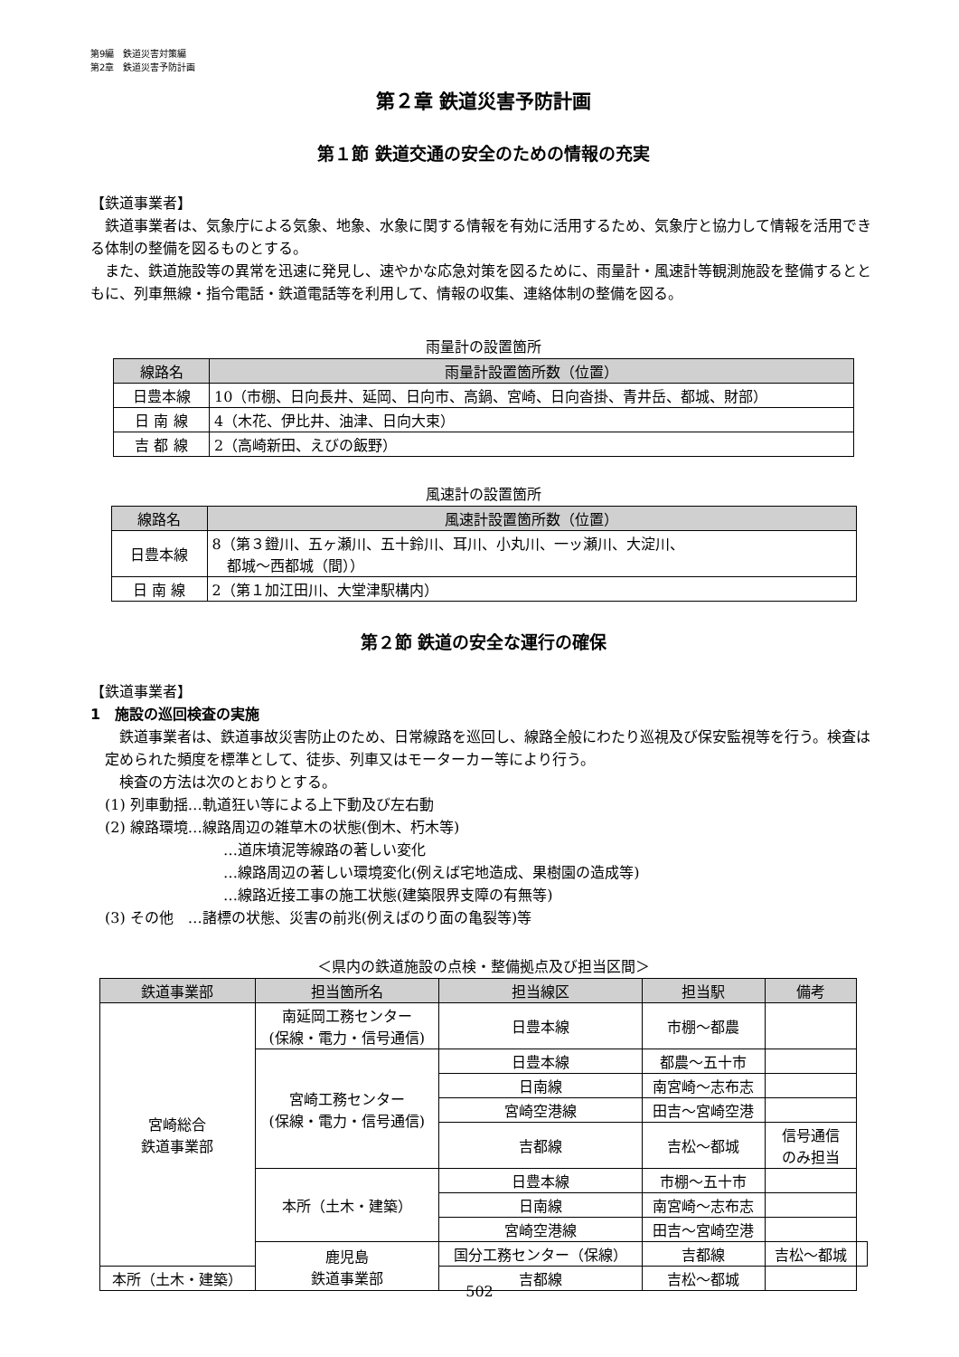第9編　鉄道災害対策編
第2章　鉄道災害予防計画
第２章 鉄道災害予防計画
第１節 鉄道交通の安全のための情報の充実
【鉄道事業者】
鉄道事業者は、気象庁による気象、地象、水象に関する情報を有効に活用するため、気象庁と協力して情報を活用できる体制の整備を図るものとする。
また、鉄道施設等の異常を迅速に発見し、速やかな応急対策を図るために、雨量計・風速計等観測施設を整備するとともに、列車無線・指令電話・鉄道電話等を利用して、情報の収集、連絡体制の整備を図る。
雨量計の設置箇所
| 線路名 | 雨量計設置箇所数（位置） |
| --- | --- |
| 日豊本線 | 10（市棚、日向長井、延岡、日向市、高鍋、宮崎、日向沓掛、青井岳、都城、財部） |
| 日 南 線 | 4（木花、伊比井、油津、日向大束） |
| 吉 都 線 | 2（高崎新田、えびの飯野） |
風速計の設置箇所
| 線路名 | 風速計設置箇所数（位置） |
| --- | --- |
| 日豊本線 | 8（第３鐙川、五ヶ瀬川、五十鈴川、耳川、小丸川、一ッ瀬川、大淀川、 都城～西都城（間）） |
| 日 南 線 | 2（第１加江田川、大堂津駅構内） |
第２節 鉄道の安全な運行の確保
【鉄道事業者】
1　施設の巡回検査の実施
鉄道事業者は、鉄道事故災害防止のため、日常線路を巡回し、線路全般にわたり巡視及び保安監視等を行う。検査は定められた頻度を標準として、徒歩、列車又はモーターカー等により行う。
検査の方法は次のとおりとする。
(1) 列車動揺…軌道狂い等による上下動及び左右動
(2) 線路環境…線路周辺の雑草木の状態(倒木、朽木等)
…道床墳泥等線路の著しい変化
…線路周辺の著しい環境変化(例えば宅地造成、果樹園の造成等)
…線路近接工事の施工状態(建築限界支障の有無等)
(3) その他　…諸標の状態、災害の前兆(例えばのり面の亀裂等)等
＜県内の鉄道施設の点検・整備拠点及び担当区間＞
| 鉄道事業部 | 担当箇所名 | 担当線区 | 担当駅 | 備考 | |
| --- | --- | --- | --- | --- | --- |
| 宮崎総合 鉄道事業部 | 南延岡工務センター (保線・電力・信号通信) | 日豊本線 | 市棚～都農 | | |
| | 宮崎工務センター (保線・電力・信号通信) | 日豊本線 | 都農～五十市 | | |
| | | 日南線 | 南宮崎～志布志 | | |
| | | 宮崎空港線 | 田吉～宮崎空港 | | |
| | | 吉都線 | 吉松～都城 | 信号通信 のみ担当 | |
| | 本所（土木・建築） | 日豊本線 | 市棚～五十市 | | |
| | | 日南線 | 南宮崎～志布志 | | |
| | | 宮崎空港線 | 田吉～宮崎空港 | | |
| | 鹿児島 鉄道事業部 | 国分工務センター（保線） | 吉都線 | 吉松～都城 | |
| 本所（土木・建築） | | 吉都線 | 吉松～都城 | | |
502